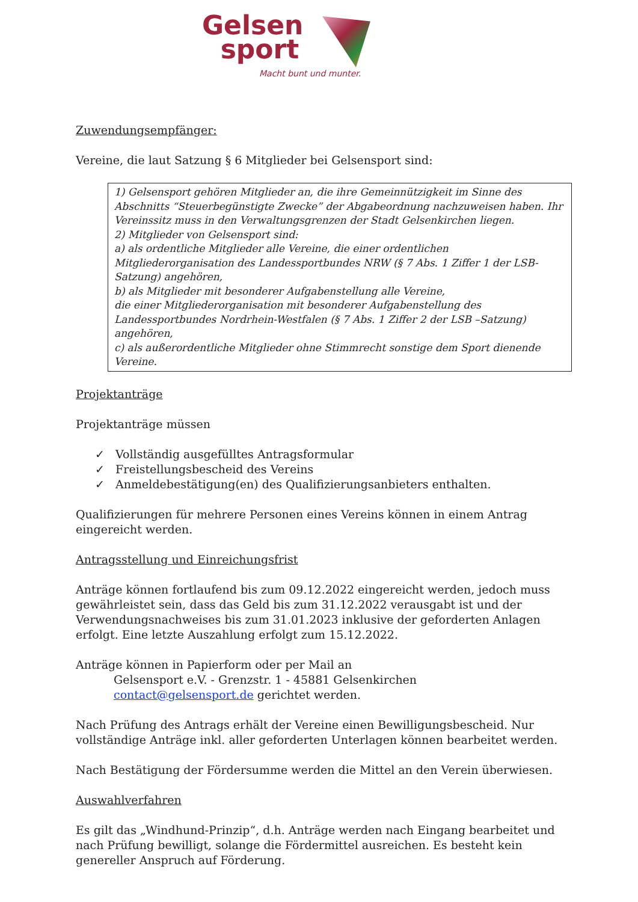Gelsen
sport
Macht bunt und munter.
Zuwendungsempfänger:
Vereine, die laut Satzung § 6 Mitglieder bei Gelsensport sind:
1) Gelsensport gehören Mitglieder an, die ihre Gemeinnützigkeit im Sinne des Abschnitts “Steuerbegünstigte Zwecke” der Abgabeordnung nachzuweisen haben. Ihr Vereinssitz muss in den Verwaltungsgrenzen der Stadt Gelsenkirchen liegen.
2) Mitglieder von Gelsensport sind:
a) als ordentliche Mitglieder alle Vereine, die einer ordentlichen Mitgliederorganisation des Landessportbundes NRW (§ 7 Abs. 1 Ziffer 1 der LSB-Satzung) angehören,
b) als Mitglieder mit besonderer Aufgabenstellung alle Vereine,
die einer Mitgliederorganisation mit besonderer Aufgabenstellung des Landessportbundes Nordrhein-Westfalen (§ 7 Abs. 1 Ziffer 2 der LSB –Satzung) angehören,
c) als außerordentliche Mitglieder ohne Stimmrecht sonstige dem Sport dienende Vereine.
Projektanträge
Projektanträge müssen
✓ Vollständig ausgefülltes Antragsformular
✓ Freistellungsbescheid des Vereins
✓ Anmeldebestätigung(en) des Qualifizierungsanbieters enthalten.
Qualifizierungen für mehrere Personen eines Vereins können in einem Antrag eingereicht werden.
Antragsstellung und Einreichungsfrist
Anträge können fortlaufend bis zum 09.12.2022 eingereicht werden, jedoch muss gewährleistet sein, dass das Geld bis zum 31.12.2022 verausgabt ist und der Verwendungsnachweises bis zum 31.01.2023 inklusive der geforderten Anlagen erfolgt. Eine letzte Auszahlung erfolgt zum 15.12.2022.
Anträge können in Papierform oder per Mail an
Gelsensport e.V. - Grenzstr. 1 - 45881 Gelsenkirchen
contact@gelsensport.de gerichtet werden.
Nach Prüfung des Antrags erhält der Vereine einen Bewilligungsbescheid. Nur vollständige Anträge inkl. aller geforderten Unterlagen können bearbeitet werden.
Nach Bestätigung der Fördersumme werden die Mittel an den Verein überwiesen.
Auswahlverfahren
Es gilt das „Windhund-Prinzip“, d.h. Anträge werden nach Eingang bearbeitet und nach Prüfung bewilligt, solange die Fördermittel ausreichen. Es besteht kein genereller Anspruch auf Förderung.